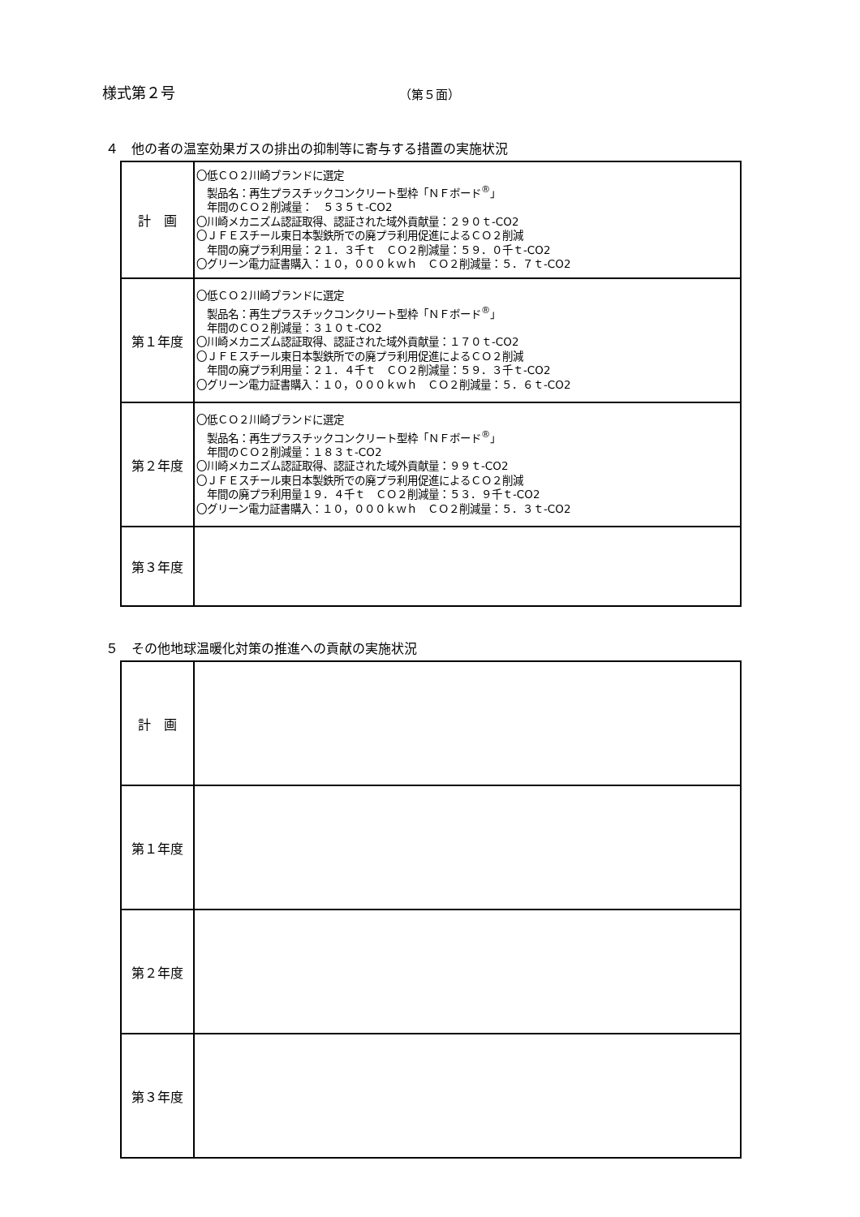様式第２号 （第５面）
４　他の者の温室効果ガスの排出の抑制等に寄与する措置の実施状況
| 計 画 | 〇低ＣＯ２川崎ブランドに選定 製品名：再生プラスチックコンクリート型枠「ＮＦボード<sup>®</sup>」 年間のＣＯ２削減量： ５３５ｔ-CO2 〇川崎メカニズム認証取得、認証された域外貢献量：２９０ｔ-CO2 〇ＪＦＥスチール東日本製鉄所での廃プラ利用促進によるＣＯ２削減 年間の廃プラ利用量：２１．３千ｔ ＣＯ２削減量：５９．０千ｔ-CO2 〇グリーン電力証書購入：１０，０００ｋｗｈ ＣＯ２削減量：５．７ｔ-CO2 |
| 第１年度 | 〇低ＣＯ２川崎ブランドに選定 製品名：再生プラスチックコンクリート型枠「ＮＦボード<sup>®</sup>」 年間のＣＯ２削減量：３１０ｔ-CO2 〇川崎メカニズム認証取得、認証された域外貢献量：１７０ｔ-CO2 〇ＪＦＥスチール東日本製鉄所での廃プラ利用促進によるＣＯ２削減 年間の廃プラ利用量：２１．４千ｔ ＣＯ２削減量：５９．３千ｔ-CO2 〇グリーン電力証書購入：１０，０００ｋｗｈ ＣＯ２削減量：５．６ｔ-CO2 |
| 第２年度 | 〇低ＣＯ２川崎ブランドに選定 製品名：再生プラスチックコンクリート型枠「ＮＦボード<sup>®</sup>」 年間のＣＯ２削減量：１８３ｔ-CO2 〇川崎メカニズム認証取得、認証された域外貢献量：９９ｔ-CO2 〇ＪＦＥスチール東日本製鉄所での廃プラ利用促進によるＣＯ２削減 年間の廃プラ利用量１９．４千ｔ ＣＯ２削減量：５３．９千ｔ-CO2 〇グリーン電力証書購入：１０，０００ｋｗｈ ＣＯ２削減量：５．３ｔ-CO2 |
| 第３年度 | |
５　その他地球温暖化対策の推進への貢献の実施状況
| 計 画 | |
| 第１年度 | |
| 第２年度 | |
| 第３年度 | |